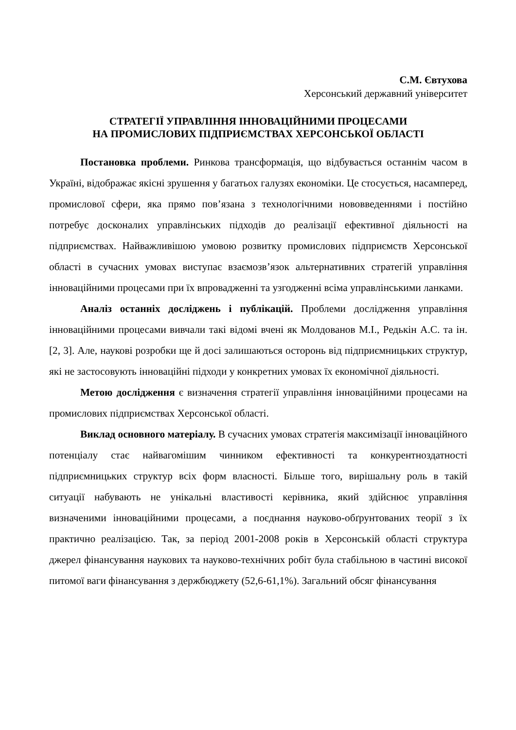С.М. Євтухова
Херсонський державний університет
СТРАТЕГІЇ УПРАВЛІННЯ ІННОВАЦІЙНИМИ ПРОЦЕСАМИ
НА ПРОМИСЛОВИХ ПІДПРИЄМСТВАХ ХЕРСОНСЬКОЇ ОБЛАСТІ
Постановка проблеми. Ринкова трансформація, що відбувається останнім часом в Україні, відображає якісні зрушення у багатьох галузях економіки. Це стосується, насамперед, промислової сфери, яка прямо пов’язана з технологічними нововведеннями і постійно потребує досконалих управлінських підходів до реалізації ефективної діяльності на підприємствах. Найважливішою умовою розвитку промислових підприємств Херсонської області в сучасних умовах виступає взаємозв’язок альтернативних стратегій управління інноваційними процесами при їх впровадженні та узгодженні всіма управлінськими ланками.
Аналіз останніх досліджень і публікацій. Проблеми дослідження управління інноваційними процесами вивчали такі відомі вчені як Молдованов М.І., Редькін А.С. та ін. [2, 3]. Але, наукові розробки ще й досі залишаються осторонь від підприємницьких структур, які не застосовують інноваційні підходи у конкретних умовах їх економічної діяльності.
Метою дослідження є визначення стратегії управління інноваційними процесами на промислових підприємствах Херсонської області.
Виклад основного матеріалу. В сучасних умовах стратегія максимізації інноваційного потенціалу стає найвагомішим чинником ефективності та конкурентноздатності підприємницьких структур всіх форм власності. Більше того, вирішальну роль в такій ситуації набувають не унікальні властивості керівника, який здійснює управління визначеними інноваційними процесами, а поєднання науково-обґрунтованих теорії з їх практично реалізацією. Так, за період 2001-2008 років в Херсонській області структура джерел фінансування наукових та науково-технічних робіт була стабільною в частині високої питомої ваги фінансування з держбюджету (52,6-61,1%). Загальний обсяг фінансування